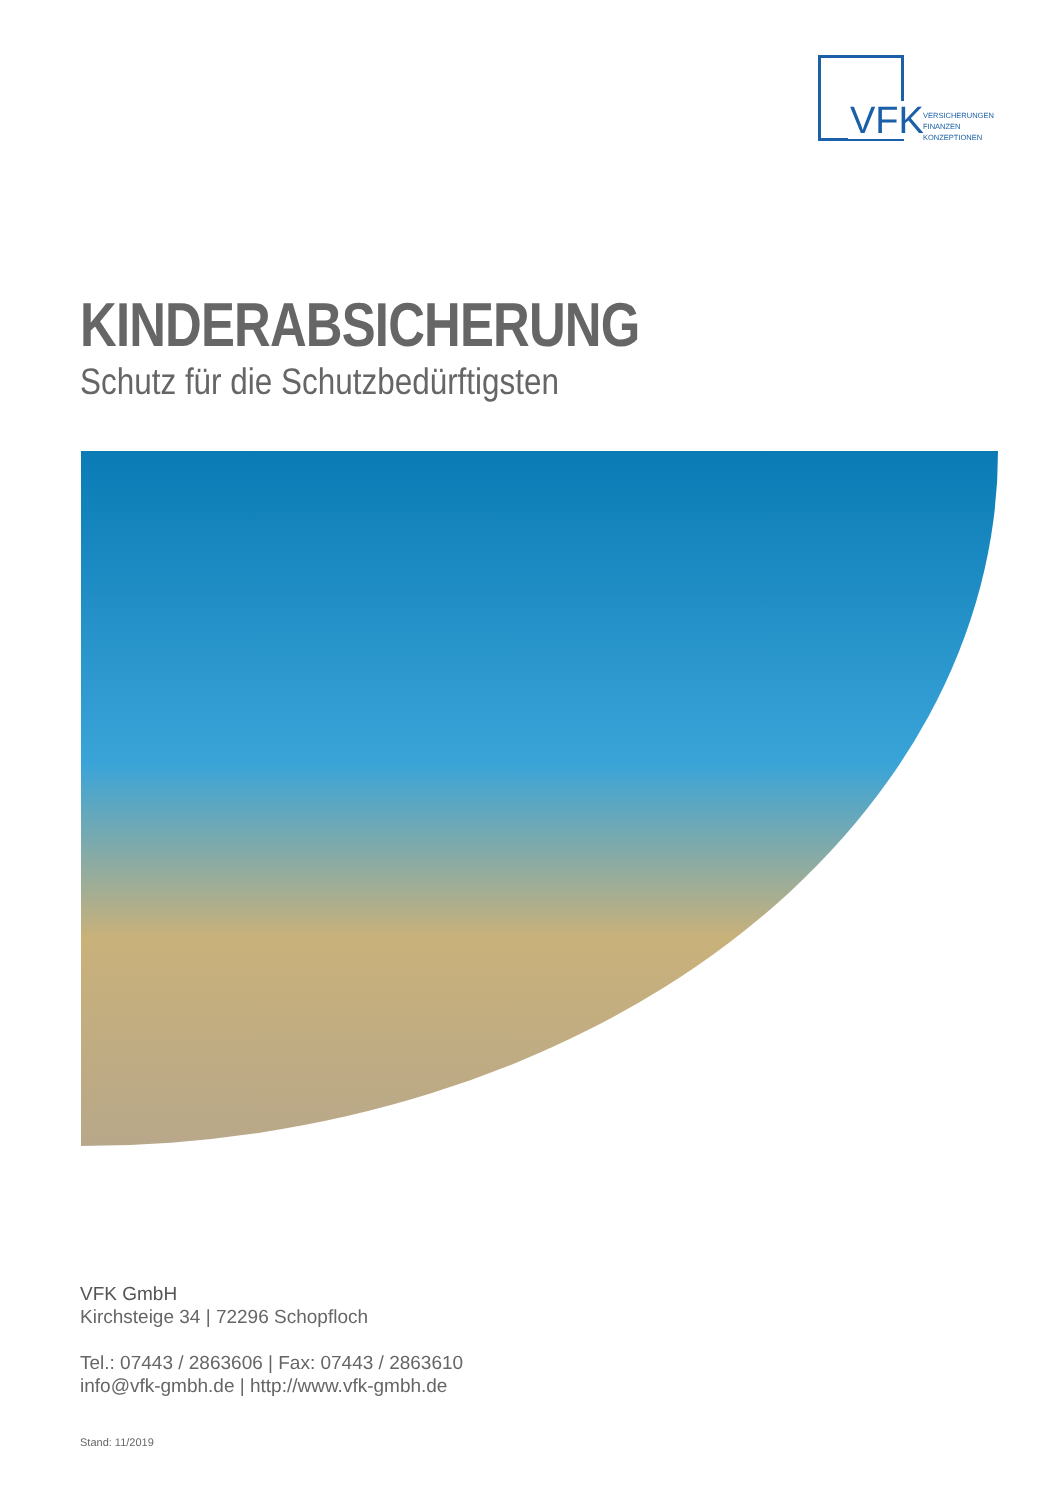VFK
VERSICHERUNGEN
FINANZEN
KONZEPTIONEN
KINDERABSICHERUNG
Schutz für die Schutzbedürftigsten
VFK GmbH
Kirchsteige 34 | 72296 Schopfloch
Tel.: 07443 / 2863606 | Fax: 07443 / 2863610
info@vfk-gmbh.de | http://www.vfk-gmbh.de
Stand: 11/2019